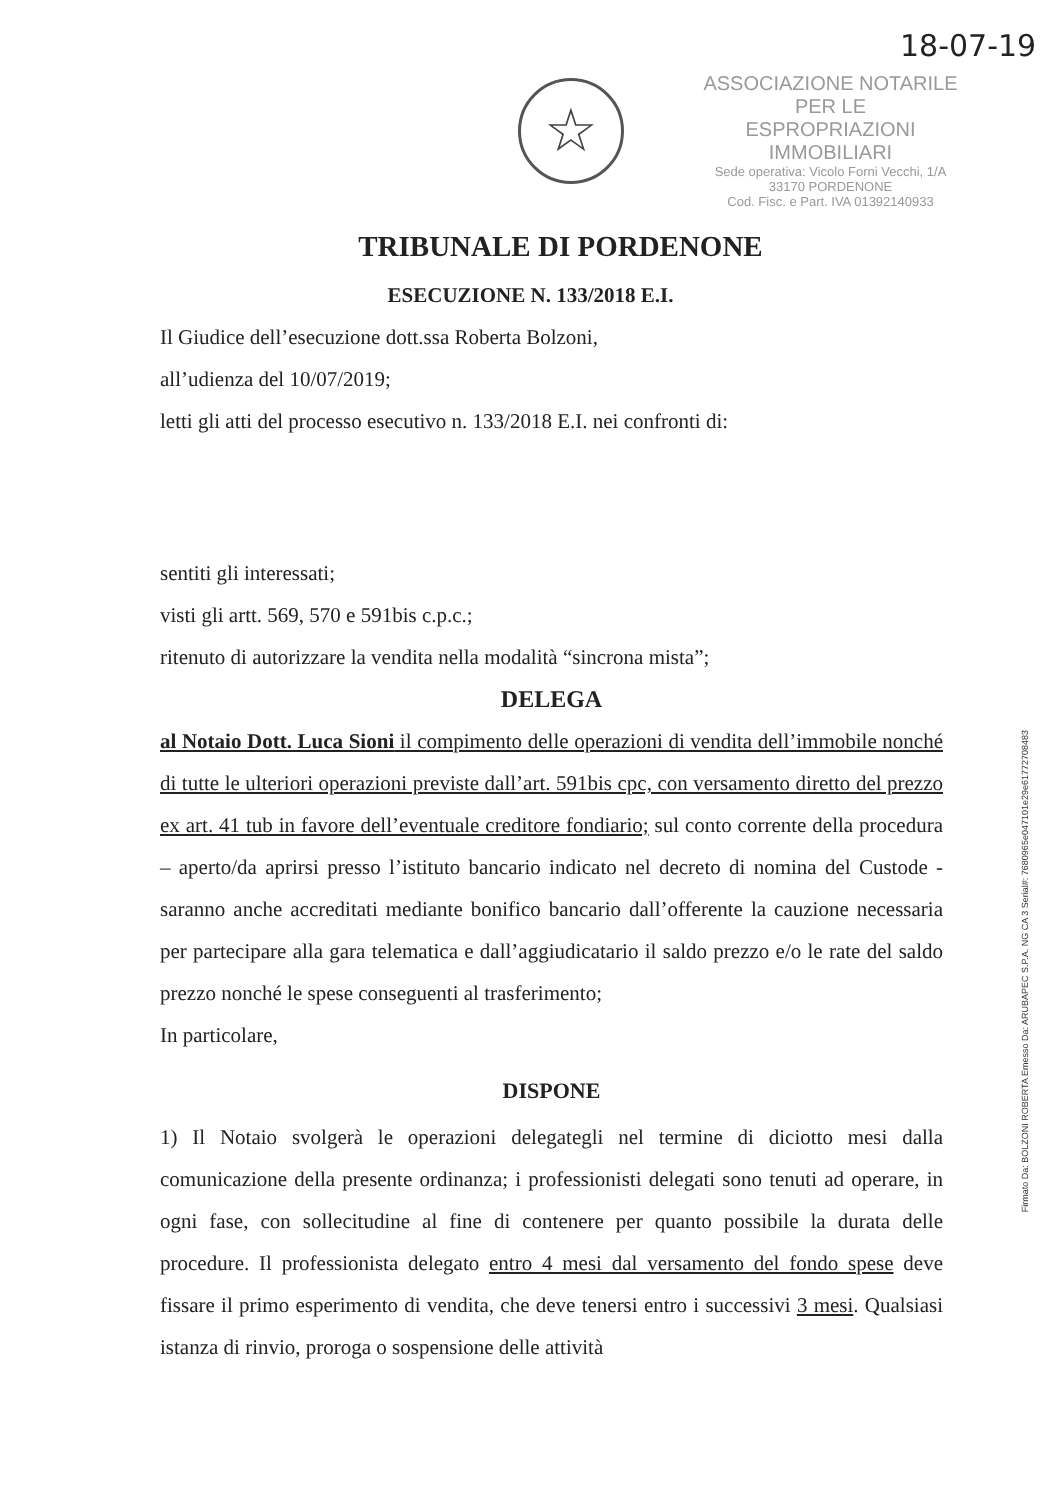18-07-19
☆
ASSOCIAZIONE NOTARILE PER LE
ESPROPRIAZIONI IMMOBILIARI
Sede operativa: Vicolo Forni Vecchi, 1/A
33170 PORDENONE
Cod. Fisc. e Part. IVA 01392140933
TRIBUNALE DI PORDENONE
ESECUZIONE N. 133/2018 E.I.
Il Giudice dell’esecuzione dott.ssa Roberta Bolzoni,
all’udienza del 10/07/2019;
letti gli atti del processo esecutivo n. 133/2018 E.I. nei confronti di:
sentiti gli interessati;
visti gli artt. 569, 570 e 591bis c.p.c.;
ritenuto di autorizzare la vendita nella modalità “sincrona mista”;
DELEGA
al Notaio Dott. Luca Sioni il compimento delle operazioni di vendita dell’immobile nonché di tutte le ulteriori operazioni previste dall’art. 591bis cpc, con versamento diretto del prezzo ex art. 41 tub in favore dell’eventuale creditore fondiario; sul conto corrente della procedura – aperto/da aprirsi presso l’istituto bancario indicato nel decreto di nomina del Custode - saranno anche accreditati mediante bonifico bancario dall’offerente la cauzione necessaria per partecipare alla gara telematica e dall’aggiudicatario il saldo prezzo e/o le rate del saldo prezzo nonché le spese conseguenti al trasferimento;
In particolare,
DISPONE
1) Il Notaio svolgerà le operazioni delegategli nel termine di diciotto mesi dalla comunicazione della presente ordinanza; i professionisti delegati sono tenuti ad operare, in ogni fase, con sollecitudine al fine di contenere per quanto possibile la durata delle procedure. Il professionista delegato entro 4 mesi dal versamento del fondo spese deve fissare il primo esperimento di vendita, che deve tenersi entro i successivi 3 mesi. Qualsiasi istanza di rinvio, proroga o sospensione delle attività
Firmato Da: BOLZONI ROBERTA Emesso Da: ARUBAPEC S.P.A. NG CA 3 Serial#: 7680965e047101e29e61772708483